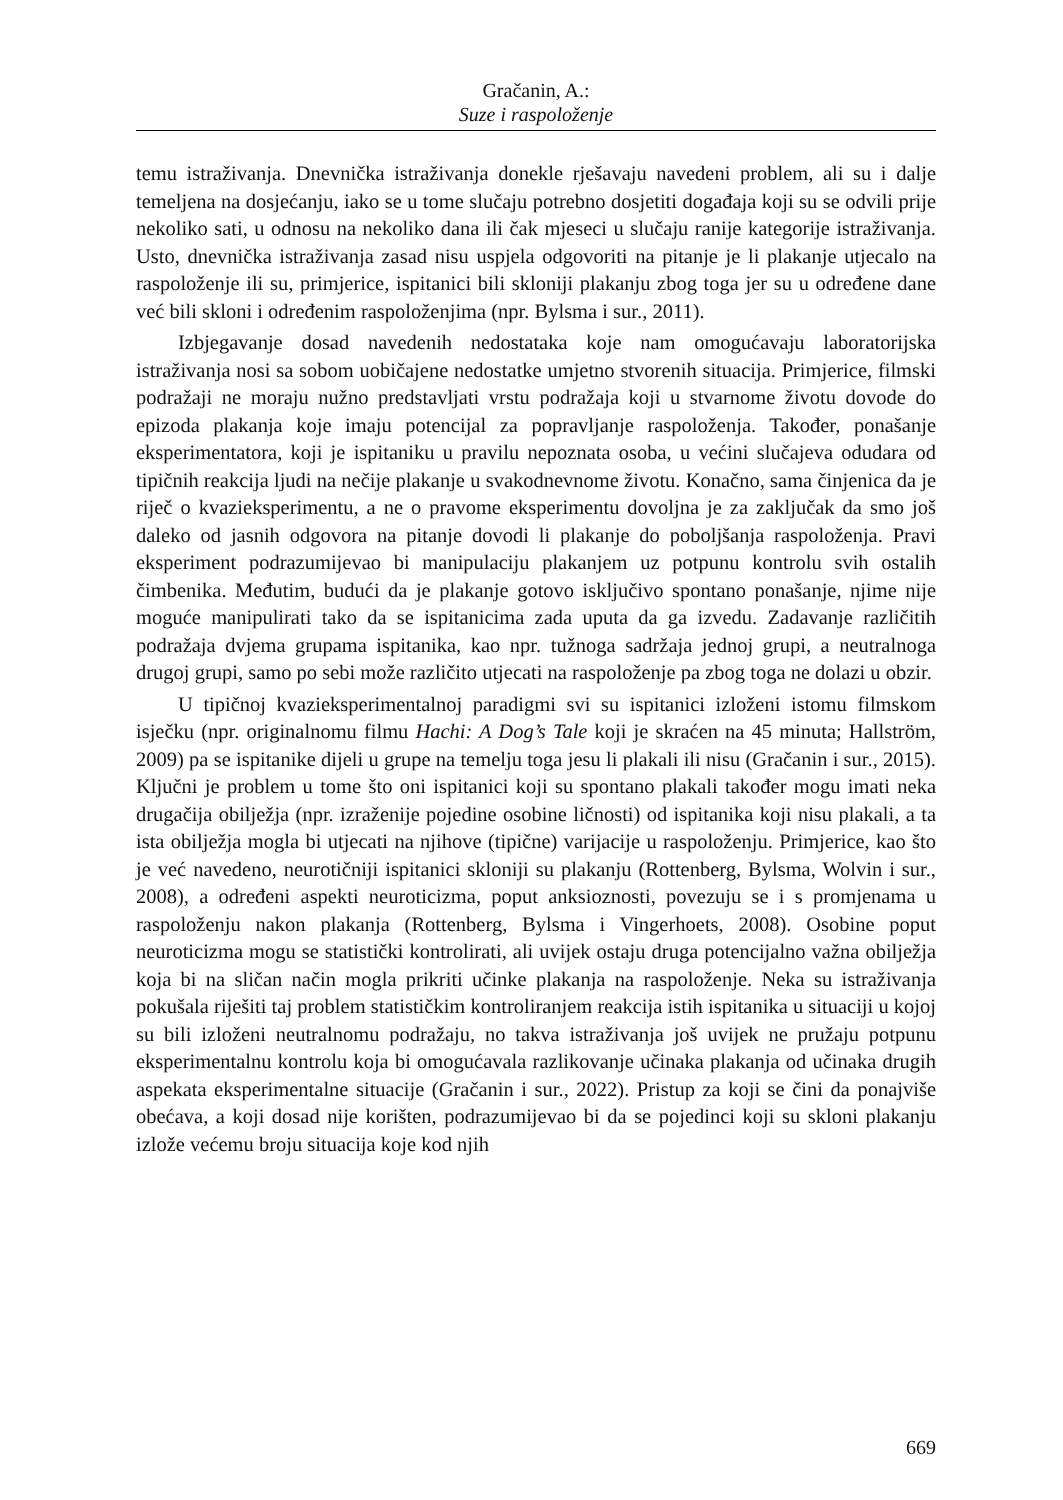Gračanin, A.:
Suze i raspoloženje
temu istraživanja. Dnevnička istraživanja donekle rješavaju navedeni problem, ali su i dalje temeljena na dosjećanju, iako se u tome slučaju potrebno dosjetiti događaja koji su se odvili prije nekoliko sati, u odnosu na nekoliko dana ili čak mjeseci u slučaju ranije kategorije istraživanja. Usto, dnevnička istraživanja zasad nisu uspjela odgovoriti na pitanje je li plakanje utjecalo na raspoloženje ili su, primjerice, ispitanici bili skloniji plakanju zbog toga jer su u određene dane već bili skloni i određenim raspoloženjima (npr. Bylsma i sur., 2011).
Izbjegavanje dosad navedenih nedostataka koje nam omogućavaju laboratorijska istraživanja nosi sa sobom uobičajene nedostatke umjetno stvorenih situacija. Primjerice, filmski podražaji ne moraju nužno predstavljati vrstu podražaja koji u stvarnome životu dovode do epizoda plakanja koje imaju potencijal za popravljanje raspoloženja. Također, ponašanje eksperimentatora, koji je ispitaniku u pravilu nepoznata osoba, u većini slučajeva odudara od tipičnih reakcija ljudi na nečije plakanje u svakodnevnome životu. Konačno, sama činjenica da je riječ o kvazieksperimentu, a ne o pravome eksperimentu dovoljna je za zaključak da smo još daleko od jasnih odgovora na pitanje dovodi li plakanje do poboljšanja raspoloženja. Pravi eksperiment podrazumijevao bi manipulaciju plakanjem uz potpunu kontrolu svih ostalih čimbenika. Međutim, budući da je plakanje gotovo isključivo spontano ponašanje, njime nije moguće manipulirati tako da se ispitanicima zada uputa da ga izvedu. Zadavanje različitih podražaja dvjema grupama ispitanika, kao npr. tužnoga sadržaja jednoj grupi, a neutralnoga drugoj grupi, samo po sebi može različito utjecati na raspoloženje pa zbog toga ne dolazi u obzir.
U tipičnoj kvazieksperimentalnoj paradigmi svi su ispitanici izloženi istomu filmskom isječku (npr. originalnomu filmu Hachi: A Dog’s Tale koji je skraćen na 45 minuta; Hallström, 2009) pa se ispitanike dijeli u grupe na temelju toga jesu li plakali ili nisu (Gračanin i sur., 2015). Ključni je problem u tome što oni ispitanici koji su spontano plakali također mogu imati neka drugačija obilježja (npr. izraženije pojedine osobine ličnosti) od ispitanika koji nisu plakali, a ta ista obilježja mogla bi utjecati na njihove (tipične) varijacije u raspoloženju. Primjerice, kao što je već navedeno, neurotičniji ispitanici skloniji su plakanju (Rottenberg, Bylsma, Wolvin i sur., 2008), a određeni aspekti neuroticizma, poput anksioznosti, povezuju se i s promjenama u raspoloženju nakon plakanja (Rottenberg, Bylsma i Vingerhoets, 2008). Osobine poput neuroticizma mogu se statistički kontrolirati, ali uvijek ostaju druga potencijalno važna obilježja koja bi na sličan način mogla prikriti učinke plakanja na raspoloženje. Neka su istraživanja pokušala riješiti taj problem statističkim kontroliranjem reakcija istih ispitanika u situaciji u kojoj su bili izloženi neutralnomu podražaju, no takva istraživanja još uvijek ne pružaju potpunu eksperimentalnu kontrolu koja bi omogućavala razlikovanje učinaka plakanja od učinaka drugih aspekata eksperimentalne situacije (Gračanin i sur., 2022). Pristup za koji se čini da ponajviše obećava, a koji dosad nije korišten, podrazumijevao bi da se pojedinci koji su skloni plakanju izlože većemu broju situacija koje kod njih
669